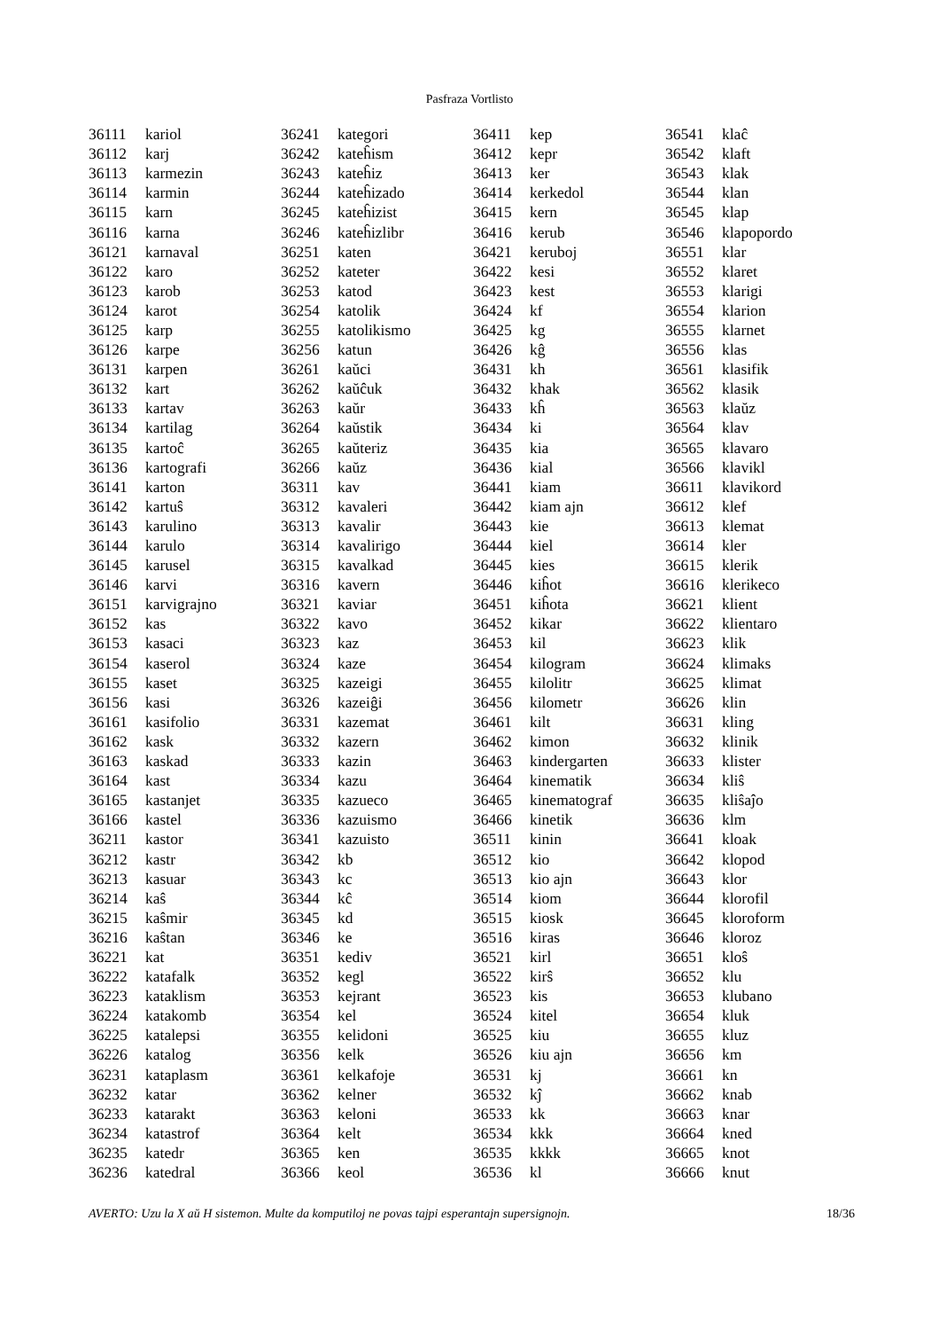Pasfraza Vortlisto
| 36111 | kariol |
| 36112 | karj |
| 36113 | karmezin |
| 36114 | karmin |
| 36115 | karn |
| 36116 | karna |
| 36121 | karnaval |
| 36122 | karo |
| 36123 | karob |
| 36124 | karot |
| 36125 | karp |
| 36126 | karpe |
| 36131 | karpen |
| 36132 | kart |
| 36133 | kartav |
| 36134 | kartilag |
| 36135 | kartoĉ |
| 36136 | kartografi |
| 36141 | karton |
| 36142 | kartuŝ |
| 36143 | karulino |
| 36144 | karulo |
| 36145 | karusel |
| 36146 | karvi |
| 36151 | karvigrajno |
| 36152 | kas |
| 36153 | kasaci |
| 36154 | kaserol |
| 36155 | kaset |
| 36156 | kasi |
| 36161 | kasifolio |
| 36162 | kask |
| 36163 | kaskad |
| 36164 | kast |
| 36165 | kastanjet |
| 36166 | kastel |
| 36211 | kastor |
| 36212 | kastr |
| 36213 | kasuar |
| 36214 | kaŝ |
| 36215 | kaŝmir |
| 36216 | kaŝtan |
| 36221 | kat |
| 36222 | katafalk |
| 36223 | kataklism |
| 36224 | katakomb |
| 36225 | katalepsi |
| 36226 | katalog |
| 36231 | kataplasm |
| 36232 | katar |
| 36233 | katarakt |
| 36234 | katastrof |
| 36235 | katedr |
| 36236 | katedral |
| 36241 | kategori |
| 36242 | kateĥism |
| 36243 | kateĥiz |
| 36244 | kateĥizado |
| 36245 | kateĥizist |
| 36246 | kateĥizlibr |
| 36251 | katen |
| 36252 | kateter |
| 36253 | katod |
| 36254 | katolik |
| 36255 | katolikismo |
| 36256 | katun |
| 36261 | kaŭci |
| 36262 | kaŭĉuk |
| 36263 | kaŭr |
| 36264 | kaŭstik |
| 36265 | kaŭteriz |
| 36266 | kaŭz |
| 36311 | kav |
| 36312 | kavaleri |
| 36313 | kavalir |
| 36314 | kavalirigo |
| 36315 | kavalkad |
| 36316 | kavern |
| 36321 | kaviar |
| 36322 | kavo |
| 36323 | kaz |
| 36324 | kaze |
| 36325 | kazeigi |
| 36326 | kazeiĝi |
| 36331 | kazemat |
| 36332 | kazern |
| 36333 | kazin |
| 36334 | kazu |
| 36335 | kazueco |
| 36336 | kazuismo |
| 36341 | kazuisto |
| 36342 | kb |
| 36343 | kc |
| 36344 | kĉ |
| 36345 | kd |
| 36346 | ke |
| 36351 | kediv |
| 36352 | kegl |
| 36353 | kejrant |
| 36354 | kel |
| 36355 | kelidoni |
| 36356 | kelk |
| 36361 | kelkafoje |
| 36362 | kelner |
| 36363 | keloni |
| 36364 | kelt |
| 36365 | ken |
| 36366 | keol |
| 36411 | kep |
| 36412 | kepr |
| 36413 | ker |
| 36414 | kerkedol |
| 36415 | kern |
| 36416 | kerub |
| 36421 | keruboj |
| 36422 | kesi |
| 36423 | kest |
| 36424 | kf |
| 36425 | kg |
| 36426 | kĝ |
| 36431 | kh |
| 36432 | khak |
| 36433 | kĥ |
| 36434 | ki |
| 36435 | kia |
| 36436 | kial |
| 36441 | kiam |
| 36442 | kiam ajn |
| 36443 | kie |
| 36444 | kiel |
| 36445 | kies |
| 36446 | kiĥot |
| 36451 | kiĥota |
| 36452 | kikar |
| 36453 | kil |
| 36454 | kilogram |
| 36455 | kilolitr |
| 36456 | kilometr |
| 36461 | kilt |
| 36462 | kimon |
| 36463 | kindergarten |
| 36464 | kinematik |
| 36465 | kinematograf |
| 36466 | kinetik |
| 36511 | kinin |
| 36512 | kio |
| 36513 | kio ajn |
| 36514 | kiom |
| 36515 | kiosk |
| 36516 | kiras |
| 36521 | kirl |
| 36522 | kirŝ |
| 36523 | kis |
| 36524 | kitel |
| 36525 | kiu |
| 36526 | kiu ajn |
| 36531 | kj |
| 36532 | kĵ |
| 36533 | kk |
| 36534 | kkk |
| 36535 | kkkk |
| 36536 | kl |
| 36541 | klaĉ |
| 36542 | klaft |
| 36543 | klak |
| 36544 | klan |
| 36545 | klap |
| 36546 | klapopordo |
| 36551 | klar |
| 36552 | klaret |
| 36553 | klarigi |
| 36554 | klarion |
| 36555 | klarnet |
| 36556 | klas |
| 36561 | klasifik |
| 36562 | klasik |
| 36563 | klaŭz |
| 36564 | klav |
| 36565 | klavaro |
| 36566 | klavikl |
| 36611 | klavikord |
| 36612 | klef |
| 36613 | klemat |
| 36614 | kler |
| 36615 | klerik |
| 36616 | klerikeco |
| 36621 | klient |
| 36622 | klientaro |
| 36623 | klik |
| 36624 | klimaks |
| 36625 | klimat |
| 36626 | klin |
| 36631 | kling |
| 36632 | klinik |
| 36633 | klister |
| 36634 | kliŝ |
| 36635 | kliŝaĵo |
| 36636 | klm |
| 36641 | kloak |
| 36642 | klopod |
| 36643 | klor |
| 36644 | klorofil |
| 36645 | kloroform |
| 36646 | kloroz |
| 36651 | kloŝ |
| 36652 | klu |
| 36653 | klubano |
| 36654 | kluk |
| 36655 | kluz |
| 36656 | km |
| 36661 | kn |
| 36662 | knab |
| 36663 | knar |
| 36664 | kned |
| 36665 | knot |
| 36666 | knut |
AVERTO: Uzu la X aŭ H sistemon. Multe da komputiloj ne povas tajpi esperantajn supersignojn. 18/36